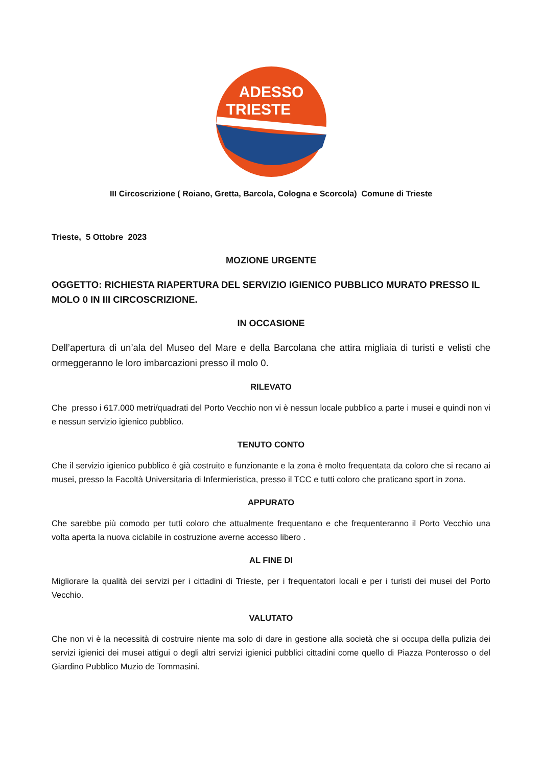ADESSO
TRIESTE
III Circoscrizione ( Roiano, Gretta, Barcola, Cologna e Scorcola) Comune di Trieste
Trieste, 5 Ottobre 2023
MOZIONE URGENTE
OGGETTO: RICHIESTA RIAPERTURA DEL SERVIZIO IGIENICO PUBBLICO MURATO PRESSO IL MOLO 0 IN III CIRCOSCRIZIONE.
IN OCCASIONE
Dell’apertura di un’ala del Museo del Mare e della Barcolana che attira migliaia di turisti e velisti che ormeggeranno le loro imbarcazioni presso il molo 0.
RILEVATO
Che presso i 617.000 metri/quadrati del Porto Vecchio non vi è nessun locale pubblico a parte i musei e quindi non vi e nessun servizio igienico pubblico.
TENUTO CONTO
Che il servizio igienico pubblico è già costruito e funzionante e la zona è molto frequentata da coloro che si recano ai musei, presso la Facoltà Universitaria di Infermieristica, presso il TCC e tutti coloro che praticano sport in zona.
APPURATO
Che sarebbe più comodo per tutti coloro che attualmente frequentano e che frequenteranno il Porto Vecchio una volta aperta la nuova ciclabile in costruzione averne accesso libero .
AL FINE DI
Migliorare la qualità dei servizi per i cittadini di Trieste, per i frequentatori locali e per i turisti dei musei del Porto Vecchio.
VALUTATO
Che non vi è la necessità di costruire niente ma solo di dare in gestione alla società che si occupa della pulizia dei servizi igienici dei musei attigui o degli altri servizi igienici pubblici cittadini come quello di Piazza Ponterosso o del Giardino Pubblico Muzio de Tommasini.